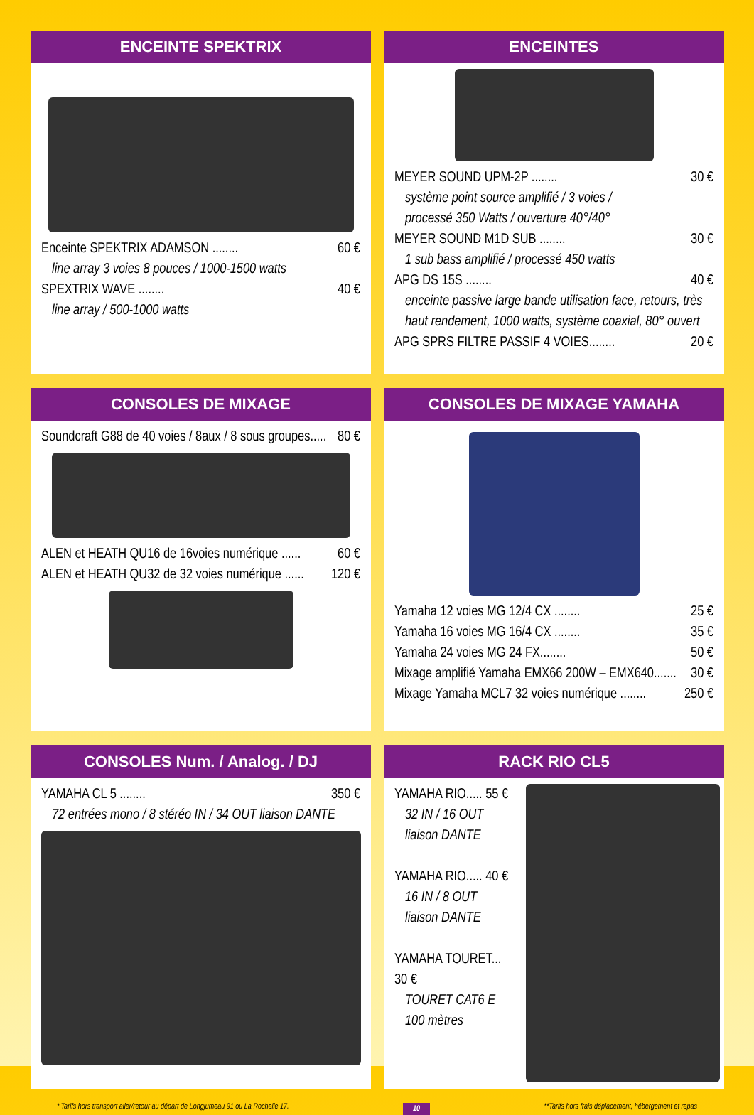ENCEINTE SPEKTRIX
Enceinte SPEKTRIX ADAMSON ........ 60 €
line array 3 voies 8 pouces / 1000-1500 watts
SPEXTRIX WAVE ........ 40 €
line array / 500-1000 watts
ENCEINTES
MEYER SOUND UPM-2P ........ 30 €
système point source amplifié / 3 voies /
processé 350 Watts / ouverture 40°/40°
MEYER SOUND M1D SUB ........ 30 €
1 sub bass amplifié / processé 450 watts
APG DS 15S ........ 40 €
enceinte passive large bande utilisation face, retours, très haut rendement, 1000 watts, système coaxial, 80° ouvert
APG SPRS FILTRE PASSIF 4 VOIES........ 20 €
CONSOLES DE MIXAGE
Soundcraft G88 de 40 voies / 8aux / 8 sous groupes..... 80 €
ALEN et HEATH QU16 de 16voies numérique ...... 60 €
ALEN et HEATH QU32 de 32 voies numérique ...... 120 €
CONSOLES DE MIXAGE YAMAHA
Yamaha 12 voies MG 12/4 CX ........ 25 €
Yamaha 16 voies MG 16/4 CX ........ 35 €
Yamaha 24 voies MG 24 FX........ 50 €
Mixage amplifié Yamaha EMX66 200W – EMX640....... 30 €
Mixage Yamaha MCL7 32 voies numérique ........ 250 €
CONSOLES Num. / Analog. / DJ
YAMAHA CL 5 ........ 350 €
72 entrées mono / 8 stéréo IN / 34 OUT liaison DANTE
RACK RIO CL5
YAMAHA RIO..... 55 €
32 IN / 16 OUT
liaison DANTE
YAMAHA RIO..... 40 €
16 IN / 8 OUT
liaison DANTE
YAMAHA TOURET... 30 €
TOURET CAT6 E
100 mètres
* Tarifs hors transport aller/retour au départ de Longjumeau 91 ou La Rochelle 17. 10 **Tarifs hors frais déplacement, hébergement et repas